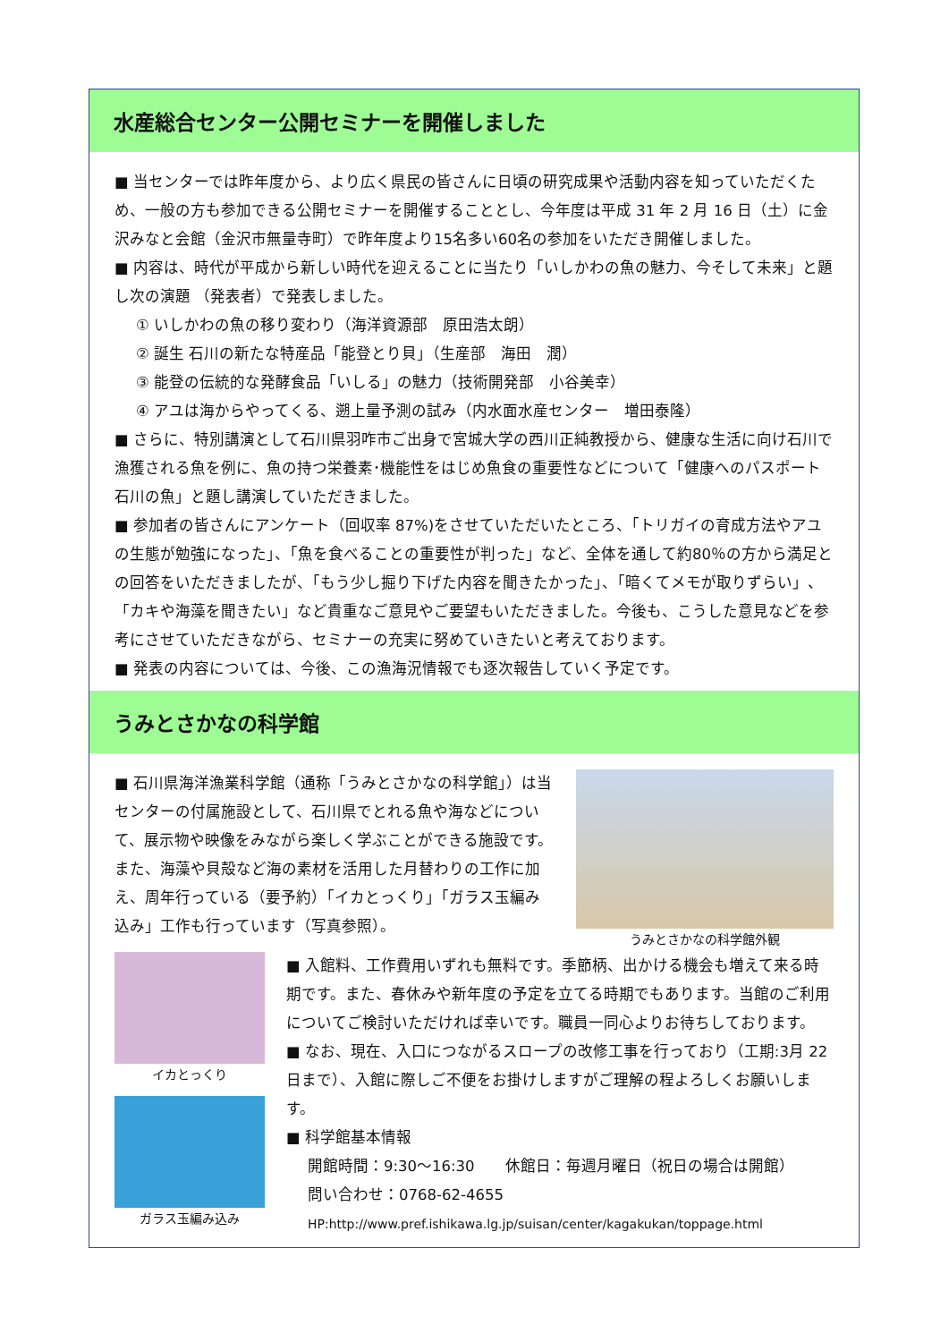水産総合センター公開セミナーを開催しました
■ 当センターでは昨年度から、より広く県民の皆さんに日頃の研究成果や活動内容を知っていただくため、一般の方も参加できる公開セミナーを開催することとし、今年度は平成 31 年 2 月 16 日（土）に金沢みなと会館（金沢市無量寺町）で昨年度より15名多い60名の参加をいただき開催しました。
■ 内容は、時代が平成から新しい時代を迎えることに当たり「いしかわの魚の魅力、今そして未来」と題し次の演題 （発表者）で発表しました。
① いしかわの魚の移り変わり（海洋資源部　原田浩太朗）
② 誕生 石川の新たな特産品「能登とり貝」（生産部　海田　潤）
③ 能登の伝統的な発酵食品「いしる」の魅力（技術開発部　小谷美幸）
④ アユは海からやってくる、遡上量予測の試み（内水面水産センター　増田泰隆）
■ さらに、特別講演として石川県羽咋市ご出身で宮城大学の西川正純教授から、健康な生活に向け石川で漁獲される魚を例に、魚の持つ栄養素･機能性をはじめ魚食の重要性などについて「健康へのパスポート　石川の魚」と題し講演していただきました。
■ 参加者の皆さんにアンケート（回収率 87%)をさせていただいたところ、「トリガイの育成方法やアユの生態が勉強になった」、「魚を食べることの重要性が判った」など、全体を通して約80％の方から満足との回答をいただきましたが、「もう少し掘り下げた内容を聞きたかった」、「暗くてメモが取りずらい」、「カキや海藻を聞きたい」など貴重なご意見やご要望もいただきました。今後も、こうした意見などを参考にさせていただきながら、セミナーの充実に努めていきたいと考えております。
■ 発表の内容については、今後、この漁海況情報でも逐次報告していく予定です。
うみとさかなの科学館
■ 石川県海洋漁業科学館（通称「うみとさかなの科学館」）は当センターの付属施設として、石川県でとれる魚や海などについて、展示物や映像をみながら楽しく学ぶことができる施設です。また、海藻や貝殻など海の素材を活用した月替わりの工作に加え、周年行っている（要予約）「イカとっくり」「ガラス玉編み込み」工作も行っています（写真参照）。
うみとさかなの科学館外観
イカとっくり
ガラス玉編み込み
■ 入館料、工作費用いずれも無料です。季節柄、出かける機会も増えて来る時期です。また、春休みや新年度の予定を立てる時期でもあります。当館のご利用についてご検討いただければ幸いです。職員一同心よりお待ちしております。
■ なお、現在、入口につながるスロープの改修工事を行っており（工期:3月 22 日まで）、入館に際しご不便をお掛けしますがご理解の程よろしくお願いします。
■ 科学館基本情報
開館時間：9:30～16:30　　休館日：毎週月曜日（祝日の場合は開館）
問い合わせ：0768-62-4655
HP:http://www.pref.ishikawa.lg.jp/suisan/center/kagakukan/toppage.html